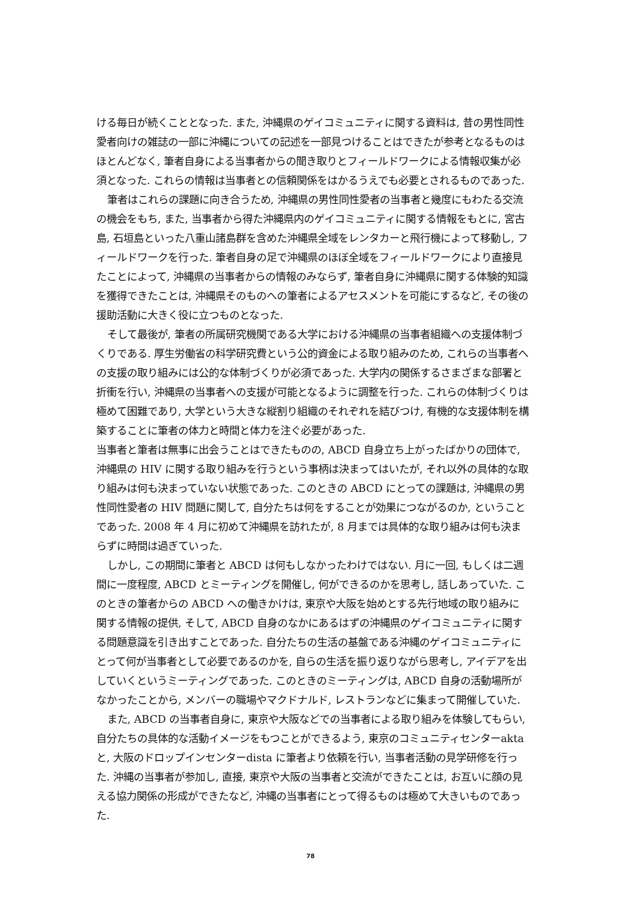ける毎日が続くこととなった. また, 沖縄県のゲイコミュニティに関する資料は, 昔の男性同性愛者向けの雑誌の一部に沖縄についての記述を一部見つけることはできたが参考となるものはほとんどなく, 筆者自身による当事者からの聞き取りとフィールドワークによる情報収集が必須となった. これらの情報は当事者との信頼関係をはかるうえでも必要とされるものであった.
筆者はこれらの課題に向き合うため, 沖縄県の男性同性愛者の当事者と幾度にもわたる交流の機会をもち, また, 当事者から得た沖縄県内のゲイコミュニティに関する情報をもとに, 宮古島, 石垣島といった八重山諸島群を含めた沖縄県全域をレンタカーと飛行機によって移動し, フィールドワークを行った. 筆者自身の足で沖縄県のほぼ全域をフィールドワークにより直接見たことによって, 沖縄県の当事者からの情報のみならず, 筆者自身に沖縄県に関する体験的知識を獲得できたことは, 沖縄県そのものへの筆者によるアセスメントを可能にするなど, その後の援助活動に大きく役に立つものとなった.
そして最後が, 筆者の所属研究機関である大学における沖縄県の当事者組織への支援体制づくりである. 厚生労働省の科学研究費という公的資金による取り組みのため, これらの当事者への支援の取り組みには公的な体制づくりが必須であった. 大学内の関係するさまざまな部署と折衝を行い, 沖縄県の当事者への支援が可能となるように調整を行った. これらの体制づくりは極めて困難であり, 大学という大きな縦割り組織のそれぞれを結びつけ, 有機的な支援体制を構築することに筆者の体力と時間と体力を注ぐ必要があった.
当事者と筆者は無事に出会うことはできたものの, ABCD 自身立ち上がったばかりの団体で, 沖縄県の HIV に関する取り組みを行うという事柄は決まってはいたが, それ以外の具体的な取り組みは何も決まっていない状態であった. このときの ABCD にとっての課題は, 沖縄県の男性同性愛者の HIV 問題に関して, 自分たちは何をすることが効果につながるのか, ということであった. 2008 年 4 月に初めて沖縄県を訪れたが, 8 月までは具体的な取り組みは何も決まらずに時間は過ぎていった.
しかし, この期間に筆者と ABCD は何もしなかったわけではない. 月に一回, もしくは二週間に一度程度, ABCD とミーティングを開催し, 何ができるのかを思考し, 話しあっていた. このときの筆者からの ABCD への働きかけは, 東京や大阪を始めとする先行地域の取り組みに関する情報の提供, そして, ABCD 自身のなかにあるはずの沖縄県のゲイコミュニティに関する問題意識を引き出すことであった. 自分たちの生活の基盤である沖縄のゲイコミュニティにとって何が当事者として必要であるのかを, 自らの生活を振り返りながら思考し, アイデアを出していくというミーティングであった. このときのミーティングは, ABCD 自身の活動場所がなかったことから, メンバーの職場やマクドナルド, レストランなどに集まって開催していた.
また, ABCD の当事者自身に, 東京や大阪などでの当事者による取り組みを体験してもらい, 自分たちの具体的な活動イメージをもつことができるよう, 東京のコミュニティセンターakta と, 大阪のドロップインセンターdista に筆者より依頼を行い, 当事者活動の見学研修を行った. 沖縄の当事者が参加し, 直接, 東京や大阪の当事者と交流ができたことは, お互いに顔の見える協力関係の形成ができたなど, 沖縄の当事者にとって得るものは極めて大きいものであった.
78